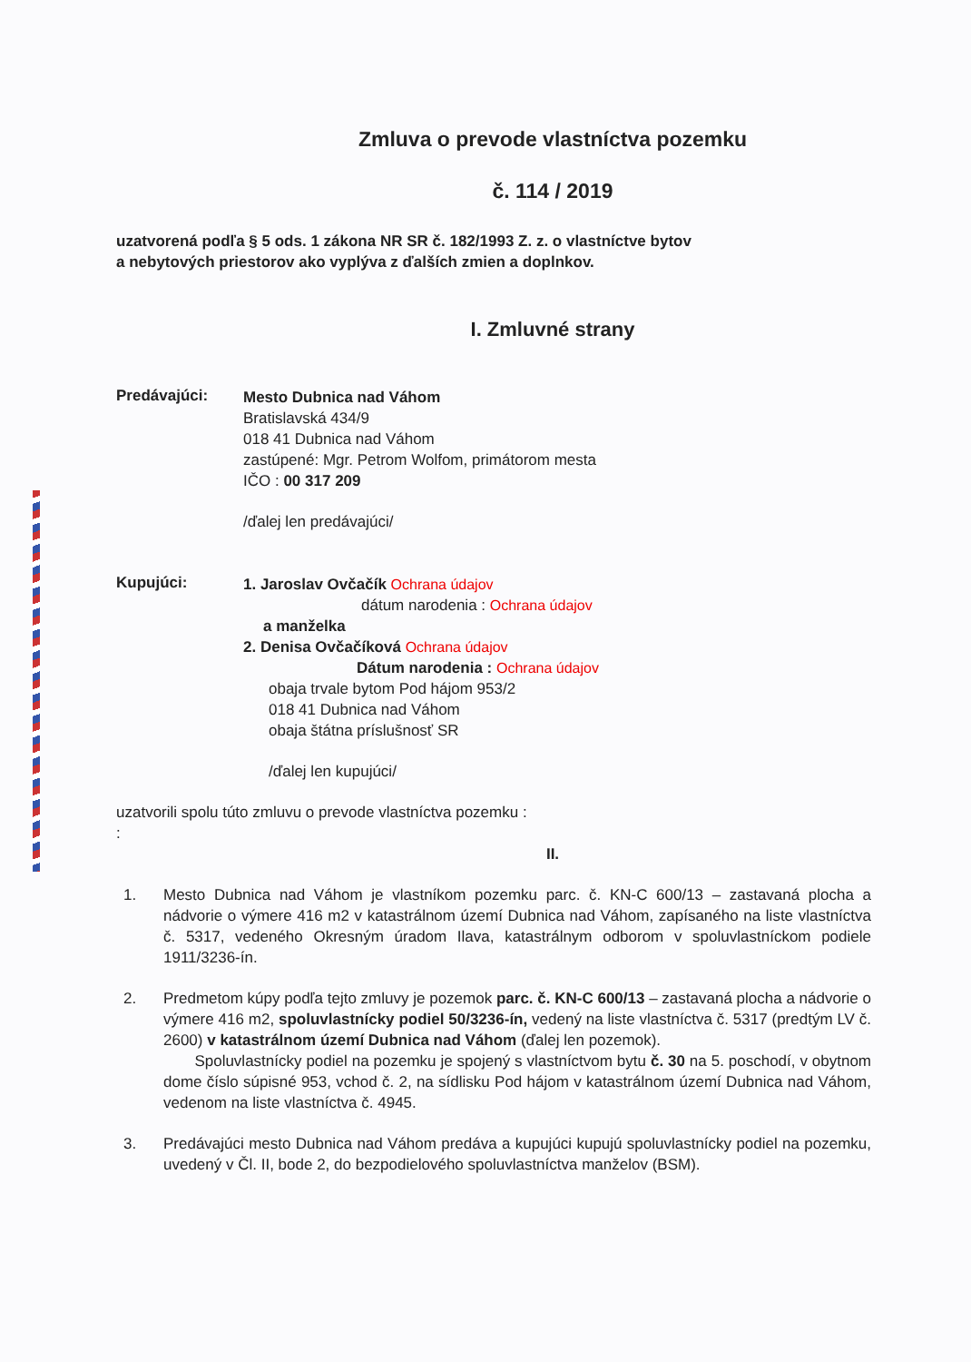Zmluva o prevode vlastníctva pozemku
č. 114 / 2019
uzatvorená podľa § 5 ods. 1 zákona NR SR č. 182/1993 Z. z. o vlastníctve bytov
a nebytových priestorov ako vyplýva z ďalších zmien a doplnkov.
I. Zmluvné strany
Predávajúci:
Mesto Dubnica nad Váhom
Bratislavská 434/9
018 41 Dubnica nad Váhom
zastúpené: Mgr. Petrom Wolfom, primátorom mesta
IČO : 00 317 209
/ďalej len predávajúci/
Kupujúci:
1. Jaroslav Ovčačík Ochrana údajov
dátum narodenia : Ochrana údajov
a manželka
2. Denisa Ovčačíková Ochrana údajov
Dátum narodenia : Ochrana údajov
obaja trvale bytom Pod hájom 953/2
018 41 Dubnica nad Váhom
obaja štátna príslušnosť SR
/ďalej len kupujúci/
uzatvorili spolu túto zmluvu o prevode vlastníctva pozemku :
:
II.
1. Mesto Dubnica nad Váhom je vlastníkom pozemku parc. č. KN-C 600/13 – zastavaná plocha a nádvorie o výmere 416 m2 v katastrálnom území Dubnica nad Váhom, zapísaného na liste vlastníctva č. 5317, vedeného Okresným úradom Ilava, katastrálnym odborom v spoluvlastníckom podiele 1911/3236-ín.
2. Predmetom kúpy podľa tejto zmluvy je pozemok parc. č. KN-C 600/13 – zastavaná plocha a nádvorie o výmere 416 m2, spoluvlastnícky podiel 50/3236-ín, vedený na liste vlastníctva č. 5317 (predtým LV č. 2600) v katastrálnom území Dubnica nad Váhom (ďalej len pozemok).
Spoluvlastnícky podiel na pozemku je spojený s vlastníctvom bytu č. 30 na 5. poschodí, v obytnom dome číslo súpisné 953, vchod č. 2, na sídlisku Pod hájom v katastrálnom území Dubnica nad Váhom, vedenom na liste vlastníctva č. 4945.
3. Predávajúci mesto Dubnica nad Váhom predáva a kupujúci kupujú spoluvlastnícky podiel na pozemku, uvedený v Čl. II, bode 2, do bezpodielového spoluvlastníctva manželov (BSM).